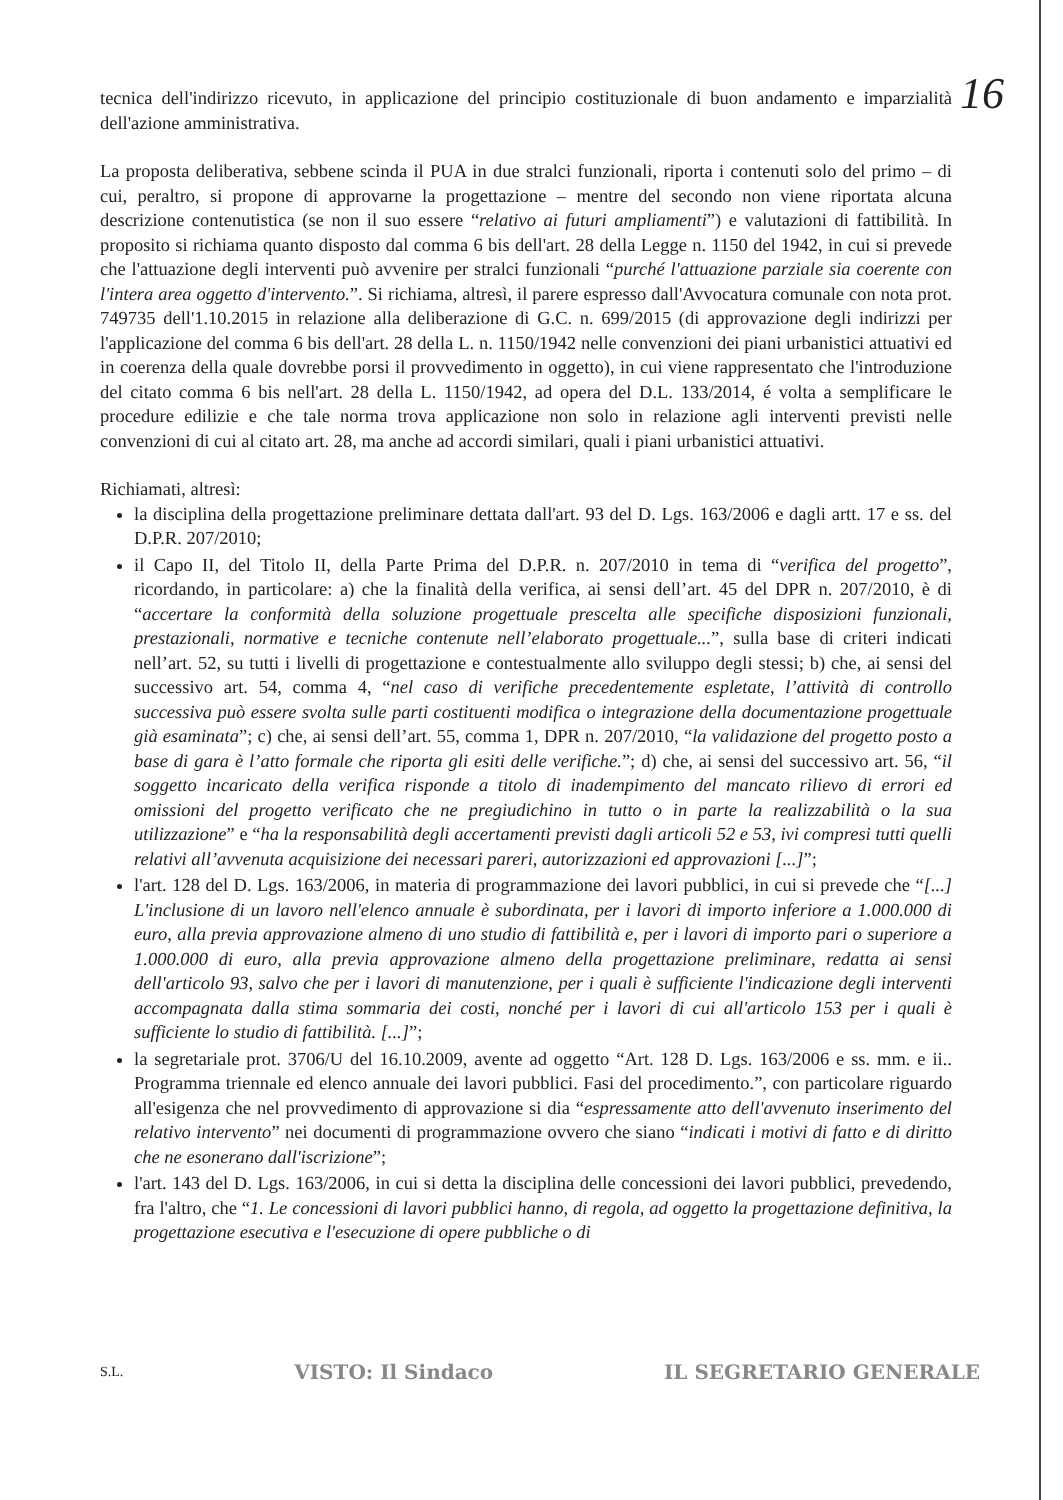16
tecnica dell'indirizzo ricevuto, in applicazione del principio costituzionale di buon andamento e imparzialità dell'azione amministrativa.
La proposta deliberativa, sebbene scinda il PUA in due stralci funzionali, riporta i contenuti solo del primo – di cui, peraltro, si propone di approvarne la progettazione – mentre del secondo non viene riportata alcuna descrizione contenutistica (se non il suo essere “relativo ai futuri ampliamenti”) e valutazioni di fattibilità. In proposito si richiama quanto disposto dal comma 6 bis dell'art. 28 della Legge n. 1150 del 1942, in cui si prevede che l'attuazione degli interventi può avvenire per stralci funzionali “purché l'attuazione parziale sia coerente con l'intera area oggetto d'intervento.”. Si richiama, altresì, il parere espresso dall'Avvocatura comunale con nota prot. 749735 dell'1.10.2015 in relazione alla deliberazione di G.C. n. 699/2015 (di approvazione degli indirizzi per l'applicazione del comma 6 bis dell'art. 28 della L. n. 1150/1942 nelle convenzioni dei piani urbanistici attuativi ed in coerenza della quale dovrebbe porsi il provvedimento in oggetto), in cui viene rappresentato che l'introduzione del citato comma 6 bis nell'art. 28 della L. 1150/1942, ad opera del D.L. 133/2014, é volta a semplificare le procedure edilizie e che tale norma trova applicazione non solo in relazione agli interventi previsti nelle convenzioni di cui al citato art. 28, ma anche ad accordi similari, quali i piani urbanistici attuativi.
Richiamati, altresì:
la disciplina della progettazione preliminare dettata dall'art. 93 del D. Lgs. 163/2006 e dagli artt. 17 e ss. del D.P.R. 207/2010;
il Capo II, del Titolo II, della Parte Prima del D.P.R. n. 207/2010 in tema di “verifica del progetto”, ricordando, in particolare: a) che la finalità della verifica, ai sensi dell’art. 45 del DPR n. 207/2010, è di “accertare la conformità della soluzione progettuale prescelta alle specifiche disposizioni funzionali, prestazionali, normative e tecniche contenute nell’elaborato progettuale...”, sulla base di criteri indicati nell’art. 52, su tutti i livelli di progettazione e contestualmente allo sviluppo degli stessi; b) che, ai sensi del successivo art. 54, comma 4, “nel caso di verifiche precedentemente espletate, l’attività di controllo successiva può essere svolta sulle parti costituenti modifica o integrazione della documentazione progettuale già esaminata”; c) che, ai sensi dell’art. 55, comma 1, DPR n. 207/2010, “la validazione del progetto posto a base di gara è l’atto formale che riporta gli esiti delle verifiche.”; d) che, ai sensi del successivo art. 56, “il soggetto incaricato della verifica risponde a titolo di inadempimento del mancato rilievo di errori ed omissioni del progetto verificato che ne pregiudichino in tutto o in parte la realizzabilità o la sua utilizzazione” e “ha la responsabilità degli accertamenti previsti dagli articoli 52 e 53, ivi compresi tutti quelli relativi all’avvenuta acquisizione dei necessari pareri, autorizzazioni ed approvazioni [...]”;
l'art. 128 del D. Lgs. 163/2006, in materia di programmazione dei lavori pubblici, in cui si prevede che “[...] L'inclusione di un lavoro nell'elenco annuale è subordinata, per i lavori di importo inferiore a 1.000.000 di euro, alla previa approvazione almeno di uno studio di fattibilità e, per i lavori di importo pari o superiore a 1.000.000 di euro, alla previa approvazione almeno della progettazione preliminare, redatta ai sensi dell'articolo 93, salvo che per i lavori di manutenzione, per i quali è sufficiente l'indicazione degli interventi accompagnata dalla stima sommaria dei costi, nonché per i lavori di cui all'articolo 153 per i quali è sufficiente lo studio di fattibilità. [...]”;
la segretariale prot. 3706/U del 16.10.2009, avente ad oggetto “Art. 128 D. Lgs. 163/2006 e ss. mm. e ii.. Programma triennale ed elenco annuale dei lavori pubblici. Fasi del procedimento.”, con particolare riguardo all'esigenza che nel provvedimento di approvazione si dia “espressamente atto dell'avvenuto inserimento del relativo intervento” nei documenti di programmazione ovvero che siano “indicati i motivi di fatto e di diritto che ne esonerano dall'iscrizione”;
l'art. 143 del D. Lgs. 163/2006, in cui si detta la disciplina delle concessioni dei lavori pubblici, prevedendo, fra l'altro, che “1. Le concessioni di lavori pubblici hanno, di regola, ad oggetto la progettazione definitiva, la progettazione esecutiva e l'esecuzione di opere pubbliche o di
S.L. VISTO: Il Sindaco IL SEGRETARIO GENERALE